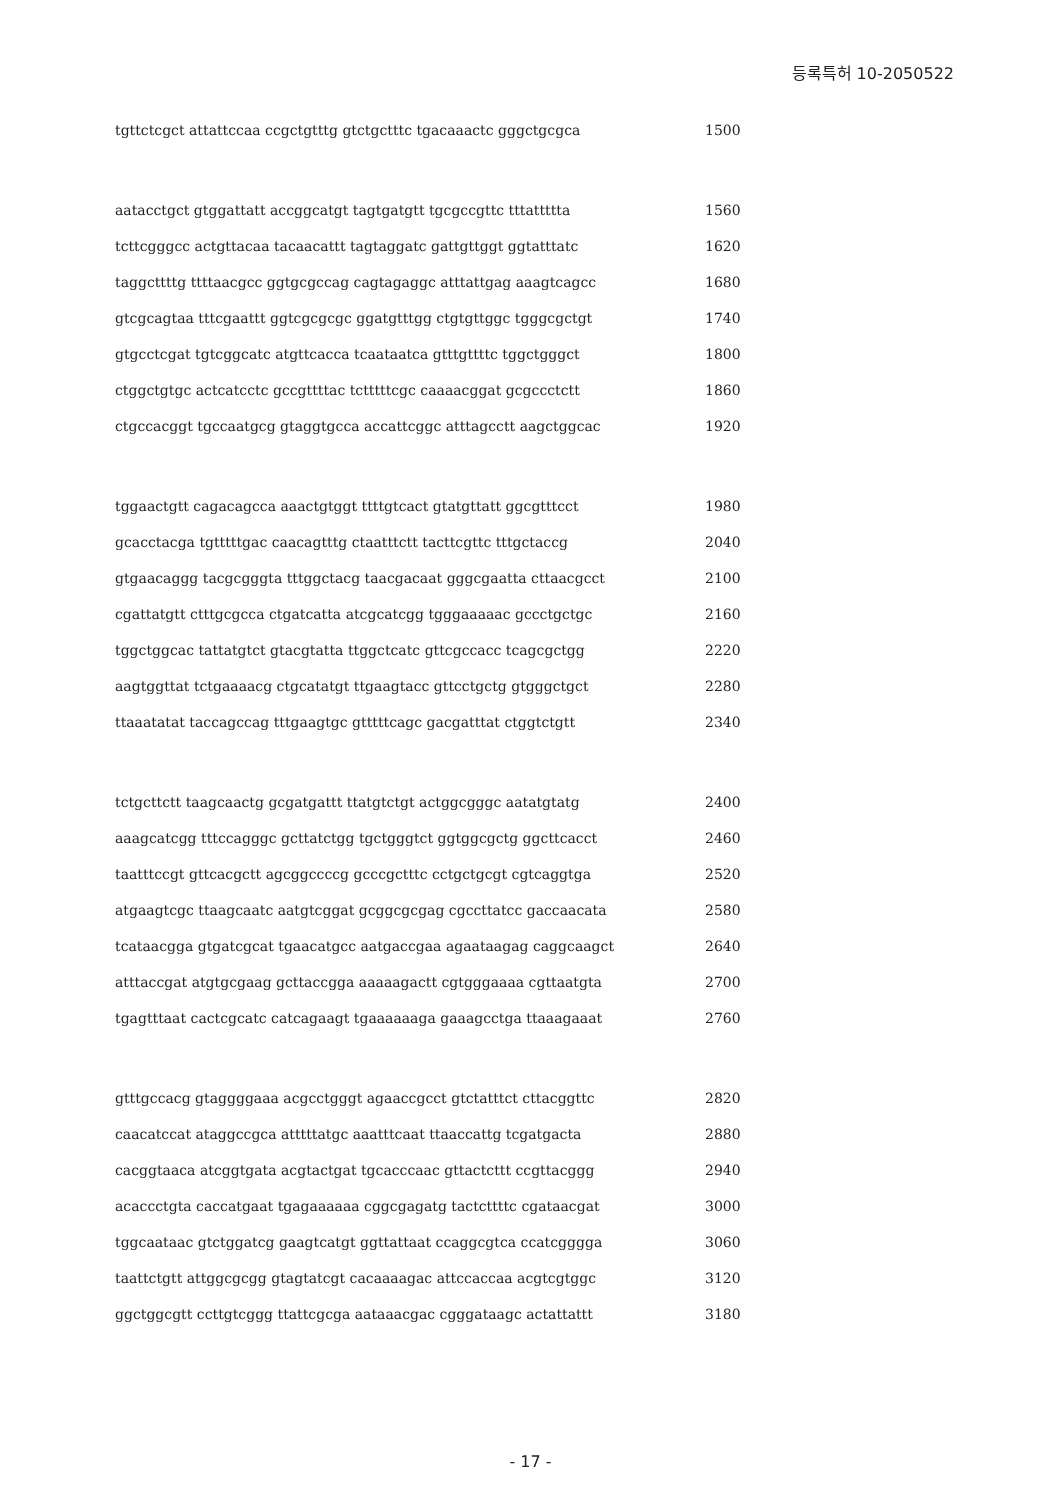등록특허 10-2050522
tgttctcgct attattccaa ccgctgtttg gtctgctttc tgacaaactc gggctgcgca 1500
aatacctgct gtggattatt accggcatgt tagtgatgtt tgcgccgttc tttattttta 1560
tcttcgggcc actgttacaa tacaacattt tagtaggatc gattgttggt ggtatttatc 1620
taggcttttg ttttaacgcc ggtgcgccag cagtagaggc atttattgag aaagtcagcc 1680
gtcgcagtaa tttcgaattt ggtcgcgcgc ggatgtttgg ctgtgttggc tgggcgctgt 1740
gtgcctcgat tgtcggcatc atgttcacca tcaataatca gtttgttttc tggctgggct 1800
ctggctgtgc actcatcctc gccgttttac tctttttcgc caaaacggat gcgccctctt 1860
ctgccacggt tgccaatgcg gtaggtgcca accattcggc atttagcctt aagctggcac 1920
tggaactgtt cagacagcca aaactgtggt ttttgtcact gtatgttatt ggcgtttcct 1980
gcacctacga tgtttttgac caacagtttg ctaatttctt tacttcgttc tttgctaccg 2040
gtgaacaggg tacgcgggta tttggctacg taacgacaat gggcgaatta cttaacgcct 2100
cgattatgtt ctttgcgcca ctgatcatta atcgcatcgg tgggaaaaac gccctgctgc 2160
tggctggcac tattatgtct gtacgtatta ttggctcatc gttcgccacc tcagcgctgg 2220
aagtggttat tctgaaaacg ctgcatatgt ttgaagtacc gttcctgctg gtgggctgct 2280
ttaaatatat taccagccag tttgaagtgc gtttttcagc gacgatttat ctggtctgtt 2340
tctgcttctt taagcaactg gcgatgattt ttatgtctgt actggcgggc aatatgtatg 2400
aaagcatcgg tttccagggc gcttatctgg tgctgggtct ggtggcgctg ggcttcacct 2460
taatttccgt gttcacgctt agcggccccg gcccgctttc cctgctgcgt cgtcaggtga 2520
atgaagtcgc ttaagcaatc aatgtcggat gcggcgcgag cgccttatcc gaccaacata 2580
tcataacgga gtgatcgcat tgaacatgcc aatgaccgaa agaataagag caggcaagct 2640
atttaccgat atgtgcgaag gcttaccgga aaaaagactt cgtgggaaaa cgttaatgta 2700
tgagtttaat cactcgcatc catcagaagt tgaaaaaaga gaaagcctga ttaaagaaat 2760
gtttgccacg gtaggggaaa acgcctgggt agaaccgcct gtctatttct cttacggttc 2820
caacatccat ataggccgca atttttatgc aaatttcaat ttaaccattg tcgatgacta 2880
cacggtaaca atcggtgata acgtactgat tgcacccaac gttactcttt ccgttacggg 2940
acaccctgta caccatgaat tgagaaaaaa cggcgagatg tactcttttc cgataacgat 3000
tggcaataac gtctggatcg gaagtcatgt ggttattaat ccaggcgtca ccatcgggga 3060
taattctgtt attggcgcgg gtagtatcgt cacaaaagac attccaccaa acgtcgtggc 3120
ggctggcgtt ccttgtcggg ttattcgcga aataaacgac cgggataagc actattattt 3180
- 17 -